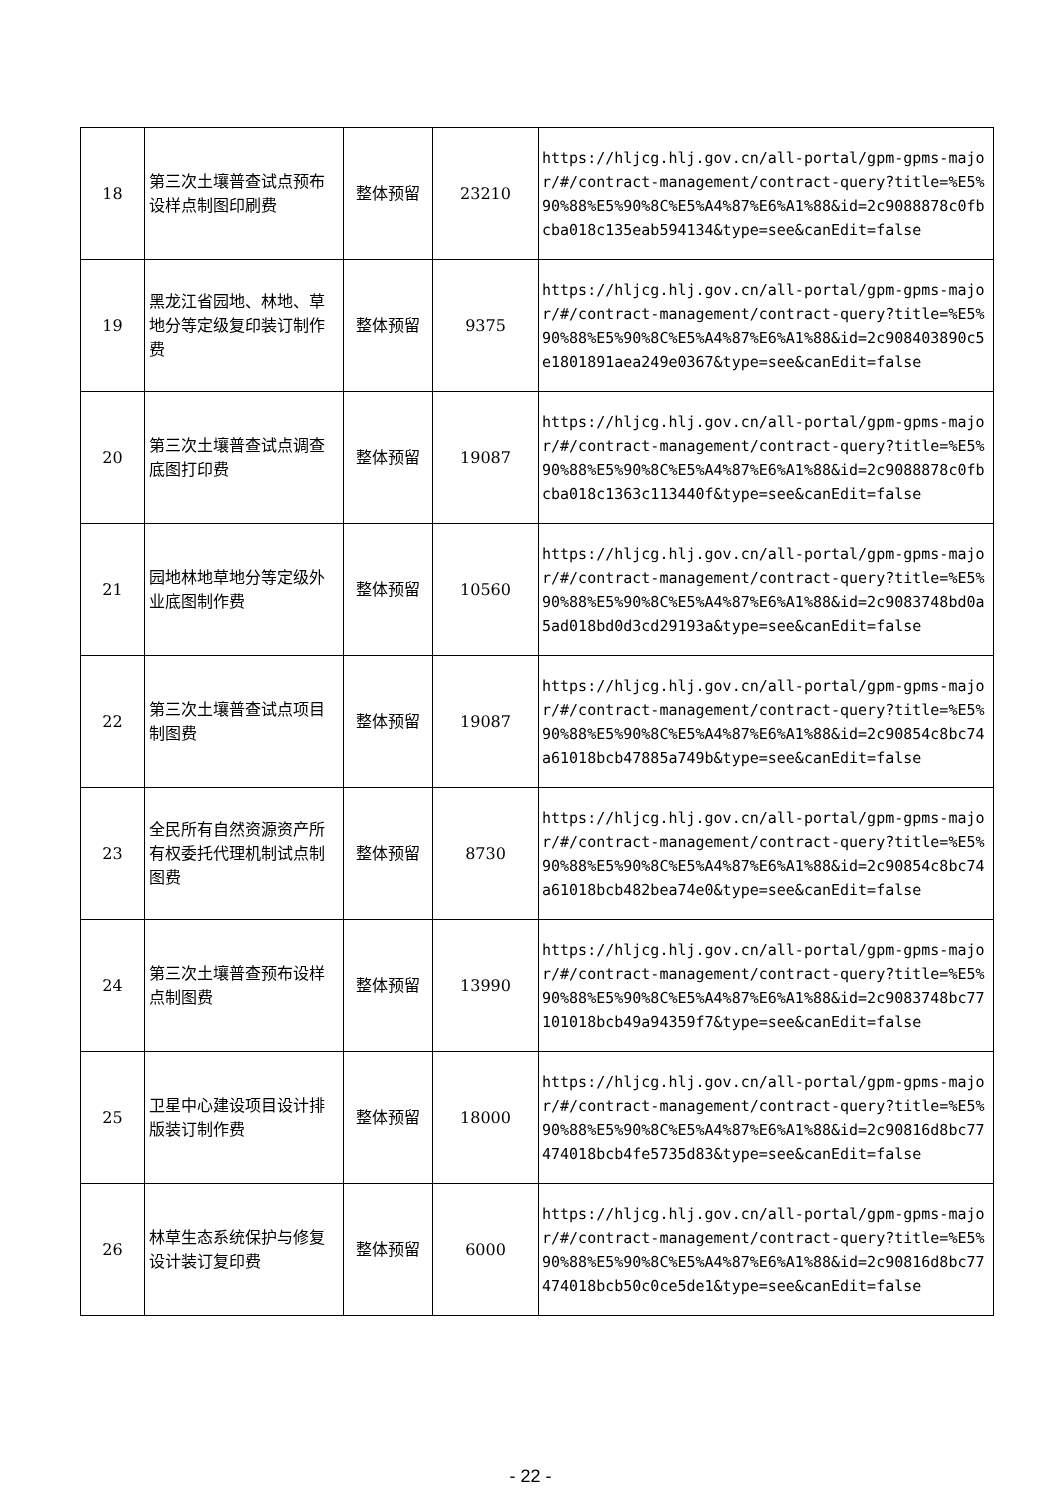| 18 | 第三次土壤普查试点预布设样点制图印刷费 | 整体预留 | 23210 | https://hljcg.hlj.gov.cn/all-portal/gpm-gpms-major/#/contract-management/contract-query?title=%E5%90%88%E5%90%8C%E5%A4%87%E6%A1%88&id=2c9088878c0fbcba018c135eab594134&type=see&canEdit=false |
| 19 | 黑龙江省园地、林地、草地分等定级复印装订制作费 | 整体预留 | 9375 | https://hljcg.hlj.gov.cn/all-portal/gpm-gpms-major/#/contract-management/contract-query?title=%E5%90%88%E5%90%8C%E5%A4%87%E6%A1%88&id=2c908403890c5e1801891aea249e0367&type=see&canEdit=false |
| 20 | 第三次土壤普查试点调查底图打印费 | 整体预留 | 19087 | https://hljcg.hlj.gov.cn/all-portal/gpm-gpms-major/#/contract-management/contract-query?title=%E5%90%88%E5%90%8C%E5%A4%87%E6%A1%88&id=2c9088878c0fbcba018c1363c113440f&type=see&canEdit=false |
| 21 | 园地林地草地分等定级外业底图制作费 | 整体预留 | 10560 | https://hljcg.hlj.gov.cn/all-portal/gpm-gpms-major/#/contract-management/contract-query?title=%E5%90%88%E5%90%8C%E5%A4%87%E6%A1%88&id=2c9083748bd0a5ad018bd0d3cd29193a&type=see&canEdit=false |
| 22 | 第三次土壤普查试点项目制图费 | 整体预留 | 19087 | https://hljcg.hlj.gov.cn/all-portal/gpm-gpms-major/#/contract-management/contract-query?title=%E5%90%88%E5%90%8C%E5%A4%87%E6%A1%88&id=2c90854c8bc74a61018bcb47885a749b&type=see&canEdit=false |
| 23 | 全民所有自然资源资产所有权委托代理机制试点制图费 | 整体预留 | 8730 | https://hljcg.hlj.gov.cn/all-portal/gpm-gpms-major/#/contract-management/contract-query?title=%E5%90%88%E5%90%8C%E5%A4%87%E6%A1%88&id=2c90854c8bc74a61018bcb482bea74e0&type=see&canEdit=false |
| 24 | 第三次土壤普查预布设样点制图费 | 整体预留 | 13990 | https://hljcg.hlj.gov.cn/all-portal/gpm-gpms-major/#/contract-management/contract-query?title=%E5%90%88%E5%90%8C%E5%A4%87%E6%A1%88&id=2c9083748bc77101018bcb49a94359f7&type=see&canEdit=false |
| 25 | 卫星中心建设项目设计排版装订制作费 | 整体预留 | 18000 | https://hljcg.hlj.gov.cn/all-portal/gpm-gpms-major/#/contract-management/contract-query?title=%E5%90%88%E5%90%8C%E5%A4%87%E6%A1%88&id=2c90816d8bc77474018bcb4fe5735d83&type=see&canEdit=false |
| 26 | 林草生态系统保护与修复设计装订复印费 | 整体预留 | 6000 | https://hljcg.hlj.gov.cn/all-portal/gpm-gpms-major/#/contract-management/contract-query?title=%E5%90%88%E5%90%8C%E5%A4%87%E6%A1%88&id=2c90816d8bc77474018bcb50c0ce5de1&type=see&canEdit=false |
- 22 -